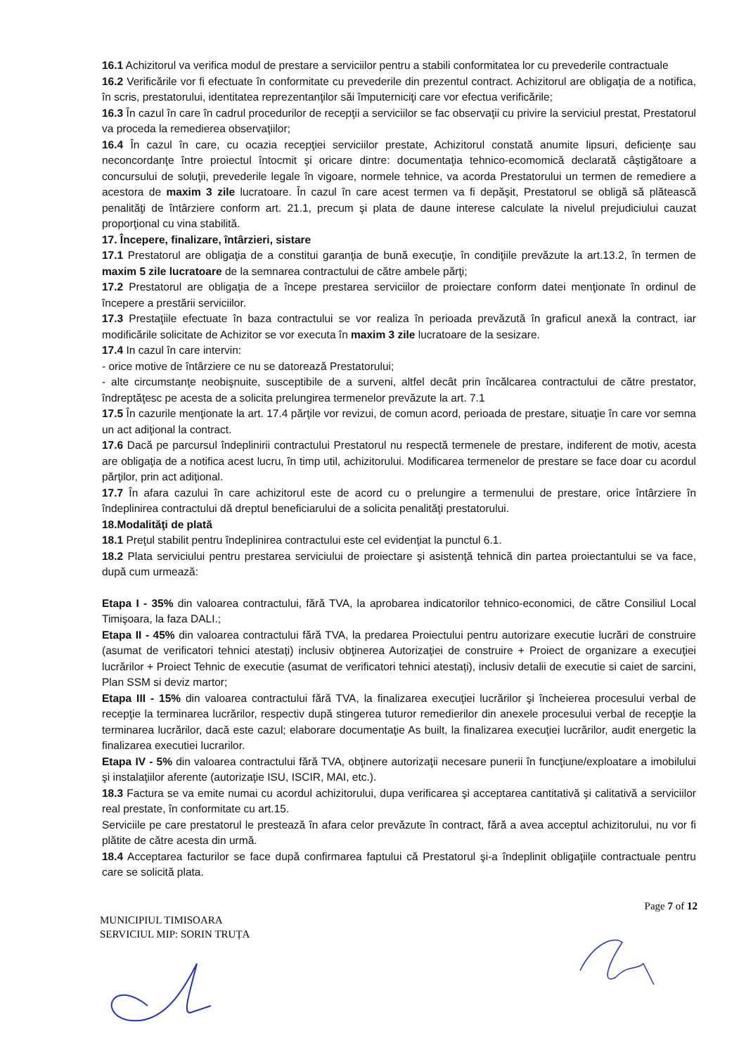16.1 Achizitorul va verifica modul de prestare a serviciilor pentru a stabili conformitatea lor cu prevederile contractuale
16.2 Verificările vor fi efectuate în conformitate cu prevederile din prezentul contract. Achizitorul are obligaţia de a notifica, în scris, prestatorului, identitatea reprezentanţilor săi împuterniciţi care vor efectua verificările;
16.3 În cazul în care în cadrul procedurilor de recepţii a serviciilor se fac observaţii cu privire la serviciul prestat, Prestatorul va proceda la remedierea observaţiilor;
16.4 În cazul în care, cu ocazia recepţiei serviciilor prestate, Achizitorul constată anumite lipsuri, deficienţe sau neconcordanţe între proiectul întocmit şi oricare dintre: documentaţia tehnico-ecomomică declarată câştigătoare a concursului de soluţii, prevederile legale în vigoare, normele tehnice, va acorda Prestatorului un termen de remediere a acestora de maxim 3 zile lucratoare. În cazul în care acest termen va fi depăşit, Prestatorul se obligă să plătească penalităţi de întârziere conform art. 21.1, precum şi plata de daune interese calculate la nivelul prejudiciului cauzat proporţional cu vina stabilită.
17. Începere, finalizare, întârzieri, sistare
17.1 Prestatorul are obligaţia de a constitui garanţia de bună execuţie, în condiţiile prevăzute la art.13.2, în termen de maxim 5 zile lucratoare de la semnarea contractului de către ambele părţi;
17.2 Prestatorul are obligaţia de a începe prestarea serviciilor de proiectare conform datei menţionate în ordinul de începere a prestării serviciilor.
17.3 Prestaţiile efectuate în baza contractului se vor realiza în perioada prevăzută în graficul anexă la contract, iar modificările solicitate de Achizitor se vor executa în maxim 3 zile lucratoare de la sesizare.
17.4 In cazul în care intervin:
- orice motive de întârziere ce nu se datorează Prestatorului;
- alte circumstanţe neobişnuite, susceptibile de a surveni, altfel decât prin încălcarea contractului de către prestator, îndreptăţesc pe acesta de a solicita prelungirea termenelor prevăzute la art. 7.1
17.5 În cazurile menţionate la art. 17.4 părţile vor revizui, de comun acord, perioada de prestare, situaţie în care vor semna un act adiţional la contract.
17.6 Dacă pe parcursul îndeplinirii contractului Prestatorul nu respectă termenele de prestare, indiferent de motiv, acesta are obligaţia de a notifica acest lucru, în timp util, achizitorului. Modificarea termenelor de prestare se face doar cu acordul părţilor, prin act adiţional.
17.7 În afara cazului în care achizitorul este de acord cu o prelungire a termenului de prestare, orice întârziere în îndeplinirea contractului dă dreptul beneficiarului de a solicita penalităţi prestatorului.
18.Modalităţi de plată
18.1 Preţul stabilit pentru îndeplinirea contractului este cel evidenţiat la punctul 6.1.
18.2 Plata serviciului pentru prestarea serviciului de proiectare şi asistenţă tehnică din partea proiectantului se va face, după cum urmează:
Etapa I - 35% din valoarea contractului, fără TVA, la aprobarea indicatorilor tehnico-economici, de către Consiliul Local Timişoara, la faza DALI.;
Etapa II - 45% din valoarea contractului fără TVA, la predarea Proiectului pentru autorizare executie lucrări de construire (asumat de verificatori tehnici atestați) inclusiv obţinerea Autorizaţiei de construire + Proiect de organizare a execuţiei lucrărilor + Proiect Tehnic de executie (asumat de verificatori tehnici atestați), inclusiv detalii de executie si caiet de sarcini, Plan SSM si deviz martor;
Etapa III - 15% din valoarea contractului fără TVA, la finalizarea execuţiei lucrărilor şi încheierea procesului verbal de recepţie la terminarea lucrărilor, respectiv după stingerea tuturor remedierilor din anexele procesului verbal de recepţie la terminarea lucrărilor, dacă este cazul; elaborare documentaţie As built, la finalizarea execuţiei lucrărilor, audit energetic la finalizarea executiei lucrarilor.
Etapa IV - 5% din valoarea contractului fără TVA, obţinere autorizaţii necesare punerii în funcţiune/exploatare a imobilului şi instalaţiilor aferente (autorizaţie ISU, ISCIR, MAI, etc.).
18.3 Factura se va emite numai cu acordul achizitorului, dupa verificarea şi acceptarea cantitativă şi calitativă a serviciilor real prestate, în conformitate cu art.15.
Serviciile pe care prestatorul le prestează în afara celor prevăzute în contract, fără a avea acceptul achizitorului, nu vor fi plătite de către acesta din urmă.
18.4 Acceptarea facturilor se face după confirmarea faptului că Prestatorul şi-a îndeplinit obligaţiile contractuale pentru care se solicită plata.
Page 7 of 12
MUNICIPIUL TIMISOARA
SERVICIUL MIP: SORIN TRUȚA